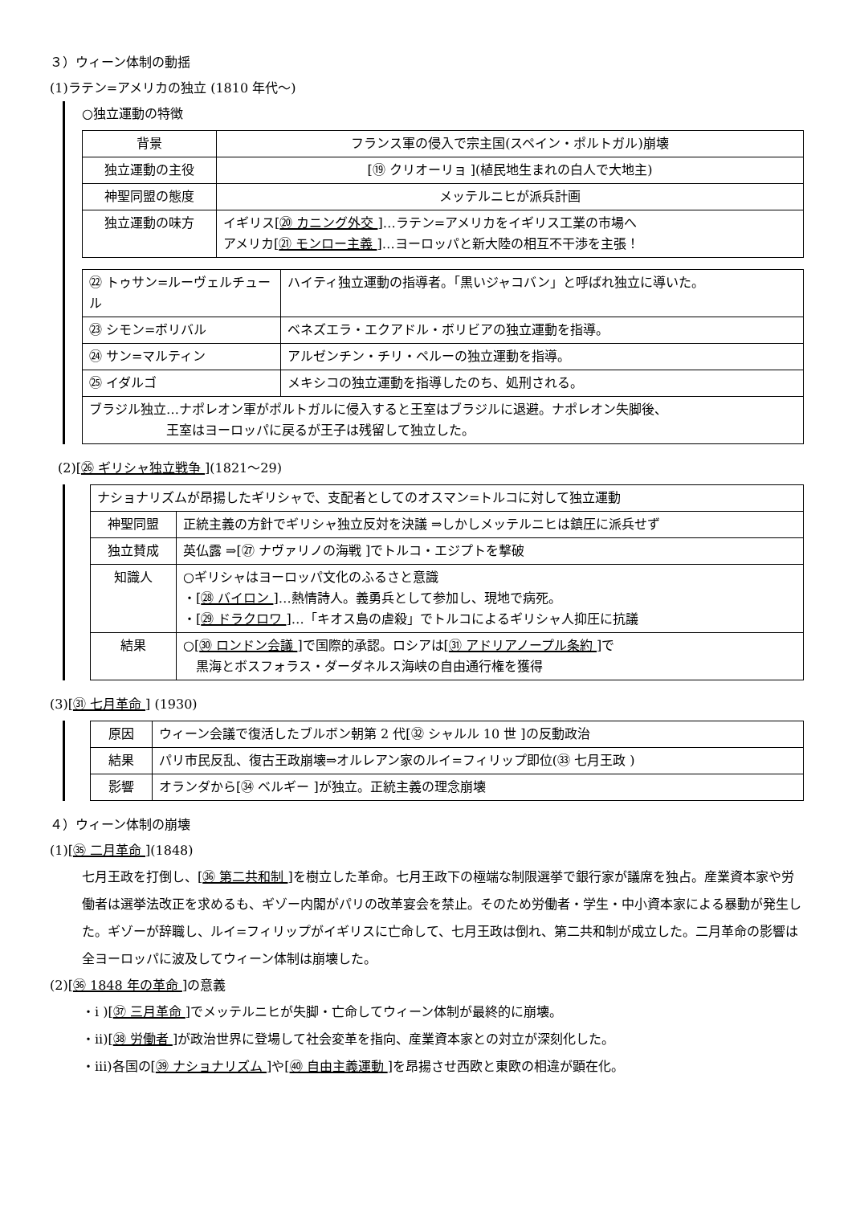３）ウィーン体制の動揺
(1)ラテン=アメリカの独立 (1810 年代～)
○独立運動の特徴
| 背景 | フランス軍の侵入で宗主国(スペイン・ポルトガル)崩壊 |
| 独立運動の主役 | [⑲ クリオーリョ ](植民地生まれの白人で大地主) |
| 神聖同盟の態度 | メッテルニヒが派兵計画 |
| 独立運動の味方 | イギリス[ ⑳ カニング外交 ]…ラテン=アメリカをイギリス工業の市場へ アメリカ[ ㉑ モンロー主義 ]…ヨーロッパと新大陸の相互不干渉を主張！ |
| ㉒ トゥサン=ルーヴェルチュール | ハイティ独立運動の指導者。「黒いジャコバン」と呼ばれ独立に導いた。 |
| ㉓ シモン=ボリバル | ベネズエラ・エクアドル・ボリビアの独立運動を指導。 |
| ㉔ サン=マルティン | アルゼンチン・チリ・ペルーの独立運動を指導。 |
| ㉕ イダルゴ | メキシコの独立運動を指導したのち、処刑される。 |
| ブラジル独立…ナポレオン軍がポルトガルに侵入すると王室はブラジルに退避。ナポレオン失脚後、 王室はヨーロッパに戻るが王子は残留して独立した。 | |
(2)[㉖ ギリシャ独立戦争 ](1821～29)
| ナショナリズムが昂揚したギリシャで、支配者としてのオスマン=トルコに対して独立運動 | |
| 神聖同盟 | 正統主義の方針でギリシャ独立反対を決議 ⇒しかしメッテルニヒは鎮圧に派兵せず |
| 独立賛成 | 英仏露 ⇒[㉗ ナヴァリノの海戦 ]でトルコ・エジプトを撃破 |
| 知識人 | ○ギリシャはヨーロッパ文化のふるさと意識 ・[ ㉘ バイロン ]…熱情詩人。義勇兵として参加し、現地で病死。 ・[ ㉙ ドラクロワ ]…「キオス島の虐殺」でトルコによるギリシャ人抑圧に抗議 |
| 結果 | ○[ ㉚ ロンドン会議 ]で国際的承認。ロシアは[ ㉛ アドリアノープル条約 ]で 黒海とボスフォラス・ダーダネルス海峡の自由通行権を獲得 |
(3)[㉛ 七月革命 ] (1930)
| 原因 | ウィーン会議で復活したブルボン朝第 2 代[㉜ シャルル 10 世 ]の反動政治 |
| 結果 | パリ市民反乱、復古王政崩壊⇒オルレアン家のルイ=フィリップ即位(㉝ 七月王政 ) |
| 影響 | オランダから[㉞ ベルギー ]が独立。正統主義の理念崩壊 |
４）ウィーン体制の崩壊
(1)[㉟ 二月革命 ](1848)
七月王政を打倒し、[㊱ 第二共和制 ]を樹立した革命。七月王政下の極端な制限選挙で銀行家が議席を独占。産業資本家や労働者は選挙法改正を求めるも、ギゾー内閣がパリの改革宴会を禁止。そのため労働者・学生・中小資本家による暴動が発生した。ギゾーが辞職し、ルイ=フィリップがイギリスに亡命して、七月王政は倒れ、第二共和制が成立した。二月革命の影響は全ヨーロッパに波及してウィーン体制は崩壊した。
(2)[㊱ 1848 年の革命 ]の意義
・i )[㊲ 三月革命 ]でメッテルニヒが失脚・亡命してウィーン体制が最終的に崩壊。
・ii)[㊳ 労働者 ]が政治世界に登場して社会変革を指向、産業資本家との対立が深刻化した。
・iii)各国の[㊴ ナショナリズム ]や[㊵ 自由主義運動 ]を昂揚させ西欧と東欧の相違が顕在化。